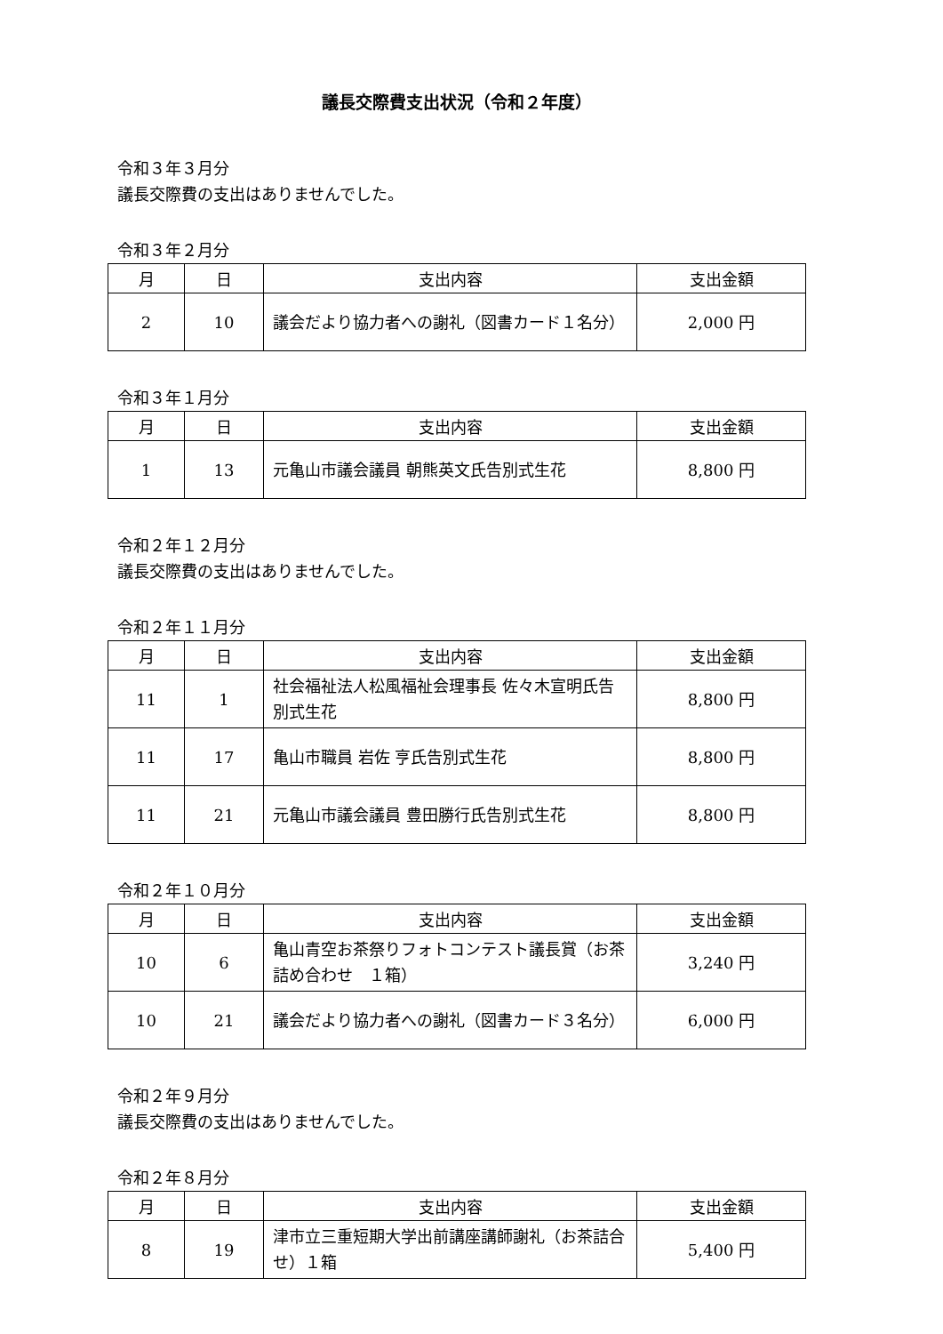議長交際費支出状況（令和２年度）
令和３年３月分
議長交際費の支出はありませんでした。
令和３年２月分
| 月 | 日 | 支出内容 | 支出金額 |
| --- | --- | --- | --- |
| 2 | 10 | 議会だより協力者への謝礼（図書カード１名分） | 2,000 円 |
令和３年１月分
| 月 | 日 | 支出内容 | 支出金額 |
| --- | --- | --- | --- |
| 1 | 13 | 元亀山市議会議員 朝熊英文氏告別式生花 | 8,800 円 |
令和２年１２月分
議長交際費の支出はありませんでした。
令和２年１１月分
| 月 | 日 | 支出内容 | 支出金額 |
| --- | --- | --- | --- |
| 11 | 1 | 社会福祉法人松風福祉会理事長 佐々木宣明氏告別式生花 | 8,800 円 |
| 11 | 17 | 亀山市職員 岩佐 亨氏告別式生花 | 8,800 円 |
| 11 | 21 | 元亀山市議会議員 豊田勝行氏告別式生花 | 8,800 円 |
令和２年１０月分
| 月 | 日 | 支出内容 | 支出金額 |
| --- | --- | --- | --- |
| 10 | 6 | 亀山青空お茶祭りフォトコンテスト議長賞（お茶詰め合わせ １箱） | 3,240 円 |
| 10 | 21 | 議会だより協力者への謝礼（図書カード３名分） | 6,000 円 |
令和２年９月分
議長交際費の支出はありませんでした。
令和２年８月分
| 月 | 日 | 支出内容 | 支出金額 |
| --- | --- | --- | --- |
| 8 | 19 | 津市立三重短期大学出前講座講師謝礼（お茶詰合せ）１箱 | 5,400 円 |